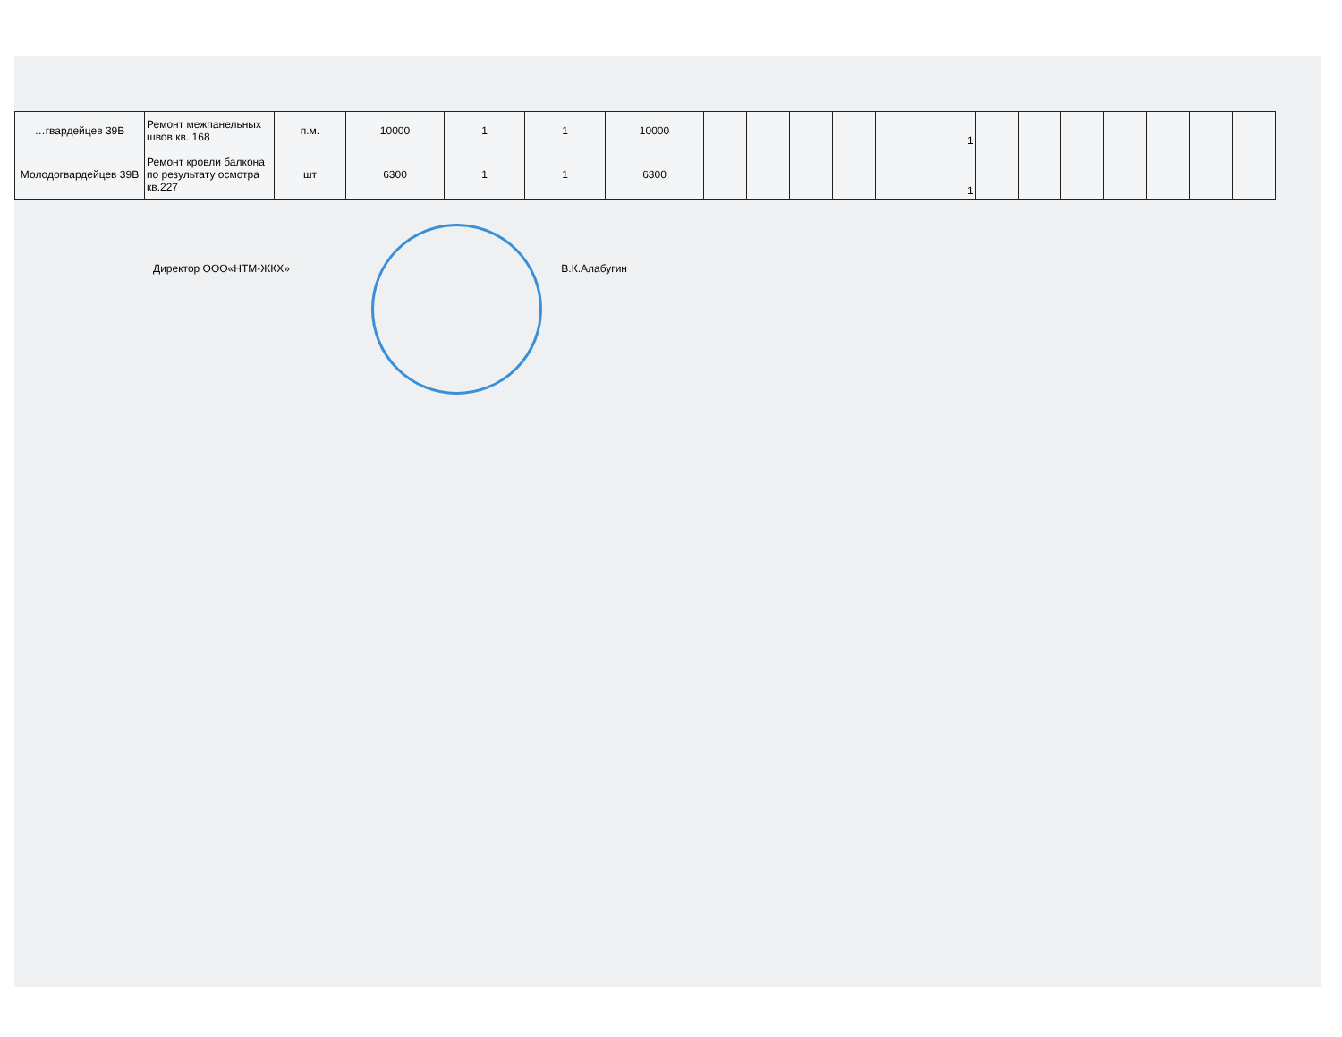| …гвардейцев 39В | Ремонт межпанельных швов кв. 168 | п.м. | 10000 | 1 | 1 | 10000 | | | | | 1 | | | | | | | |
| Молодогвардейцев 39В | Ремонт кровли балкона по результату осмотра кв.227 | шт | 6300 | 1 | 1 | 6300 | | | | | 1 | | | | | | | |
Директор ООО«НТМ-ЖКХ» В.К.Алабугин